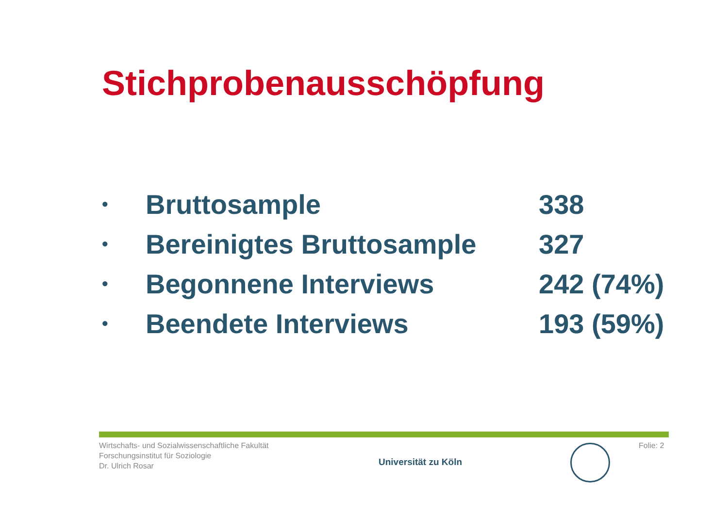Stichprobenausschöpfung
• Bruttosample 338
• Bereinigtes Bruttosample 327
• Begonnene Interviews 242 (74%)
• Beendete Interviews 193 (59%)
Wirtschafts- und Sozialwissenschaftliche Fakultät
Forschungsinstitut für Soziologie
Dr. Ulrich Rosar
Universität zu Köln
Folie: 2